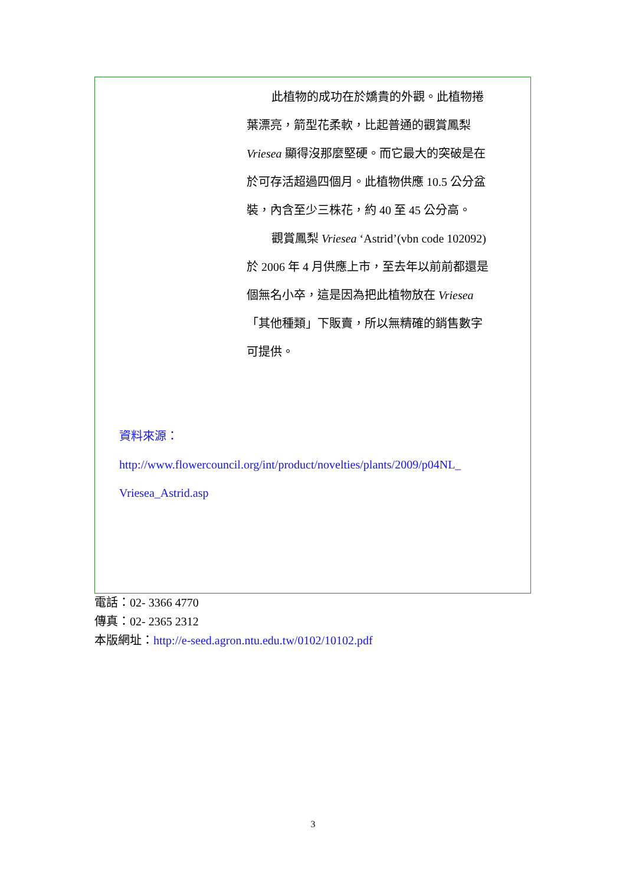此植物的成功在於嬌貴的外觀。此植物捲葉漂亮，箭型花柔軟，比起普通的觀賞鳳梨 Vriesea 顯得沒那麼堅硬。而它最大的突破是在於可存活超過四個月。此植物供應 10.5 公分盆裝，內含至少三株花，約 40 至 45 公分高。
觀賞鳳梨 Vriesea ‘Astrid’(vbn code 102092)於 2006 年 4 月供應上市，至去年以前前都還是個無名小卒，這是因為把此植物放在 Vriesea「其他種類」下販賣，所以無精確的銷售數字可提供。
資料來源：
http://www.flowercouncil.org/int/product/novelties/plants/2009/p04NL_ Vriesea_Astrid.asp
電話：02- 3366 4770
傳真：02- 2365 2312
本版網址：http://e-seed.agron.ntu.edu.tw/0102/10102.pdf
3